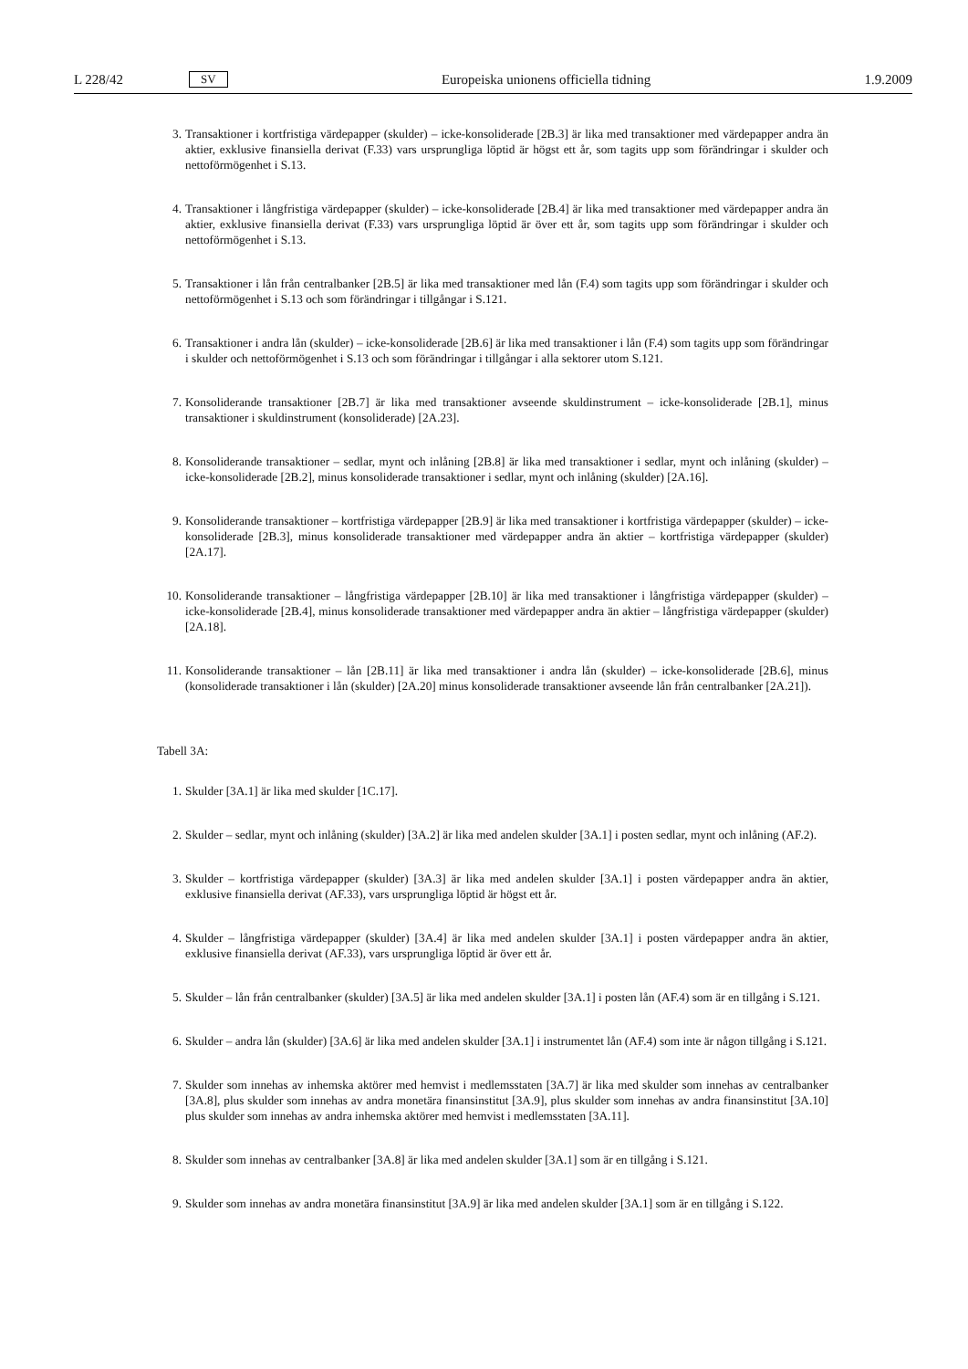L 228/42 SV Europeiska unionens officiella tidning 1.9.2009
3. Transaktioner i kortfristiga värdepapper (skulder) – icke-konsoliderade [2B.3] är lika med transaktioner med värdepapper andra än aktier, exklusive finansiella derivat (F.33) vars ursprungliga löptid är högst ett år, som tagits upp som förändringar i skulder och nettoförmögenhet i S.13.
4. Transaktioner i långfristiga värdepapper (skulder) – icke-konsoliderade [2B.4] är lika med transaktioner med värdepapper andra än aktier, exklusive finansiella derivat (F.33) vars ursprungliga löptid är över ett år, som tagits upp som förändringar i skulder och nettoförmögenhet i S.13.
5. Transaktioner i lån från centralbanker [2B.5] är lika med transaktioner med lån (F.4) som tagits upp som förändringar i skulder och nettoförmögenhet i S.13 och som förändringar i tillgångar i S.121.
6. Transaktioner i andra lån (skulder) – icke-konsoliderade [2B.6] är lika med transaktioner i lån (F.4) som tagits upp som förändringar i skulder och nettoförmögenhet i S.13 och som förändringar i tillgångar i alla sektorer utom S.121.
7. Konsoliderande transaktioner [2B.7] är lika med transaktioner avseende skuldinstrument – icke-konsoliderade [2B.1], minus transaktioner i skuldinstrument (konsoliderade) [2A.23].
8. Konsoliderande transaktioner – sedlar, mynt och inlåning [2B.8] är lika med transaktioner i sedlar, mynt och inlåning (skulder) – icke-konsoliderade [2B.2], minus konsoliderade transaktioner i sedlar, mynt och inlåning (skulder) [2A.16].
9. Konsoliderande transaktioner – kortfristiga värdepapper [2B.9] är lika med transaktioner i kortfristiga värdepapper (skulder) – icke-konsoliderade [2B.3], minus konsoliderade transaktioner med värdepapper andra än aktier – kortfristiga värdepapper (skulder) [2A.17].
10. Konsoliderande transaktioner – långfristiga värdepapper [2B.10] är lika med transaktioner i långfristiga värdepapper (skulder) – icke-konsoliderade [2B.4], minus konsoliderade transaktioner med värdepapper andra än aktier – långfristiga värdepapper (skulder) [2A.18].
11. Konsoliderande transaktioner – lån [2B.11] är lika med transaktioner i andra lån (skulder) – icke-konsoliderade [2B.6], minus (konsoliderade transaktioner i lån (skulder) [2A.20] minus konsoliderade transaktioner avseende lån från centralbanker [2A.21]).
Tabell 3A:
1. Skulder [3A.1] är lika med skulder [1C.17].
2. Skulder – sedlar, mynt och inlåning (skulder) [3A.2] är lika med andelen skulder [3A.1] i posten sedlar, mynt och inlåning (AF.2).
3. Skulder – kortfristiga värdepapper (skulder) [3A.3] är lika med andelen skulder [3A.1] i posten värdepapper andra än aktier, exklusive finansiella derivat (AF.33), vars ursprungliga löptid är högst ett år.
4. Skulder – långfristiga värdepapper (skulder) [3A.4] är lika med andelen skulder [3A.1] i posten värdepapper andra än aktier, exklusive finansiella derivat (AF.33), vars ursprungliga löptid är över ett år.
5. Skulder – lån från centralbanker (skulder) [3A.5] är lika med andelen skulder [3A.1] i posten lån (AF.4) som är en tillgång i S.121.
6. Skulder – andra lån (skulder) [3A.6] är lika med andelen skulder [3A.1] i instrumentet lån (AF.4) som inte är någon tillgång i S.121.
7. Skulder som innehas av inhemska aktörer med hemvist i medlemsstaten [3A.7] är lika med skulder som innehas av centralbanker [3A.8], plus skulder som innehas av andra monetära finansinstitut [3A.9], plus skulder som innehas av andra finansinstitut [3A.10] plus skulder som innehas av andra inhemska aktörer med hemvist i medlemsstaten [3A.11].
8. Skulder som innehas av centralbanker [3A.8] är lika med andelen skulder [3A.1] som är en tillgång i S.121.
9. Skulder som innehas av andra monetära finansinstitut [3A.9] är lika med andelen skulder [3A.1] som är en tillgång i S.122.